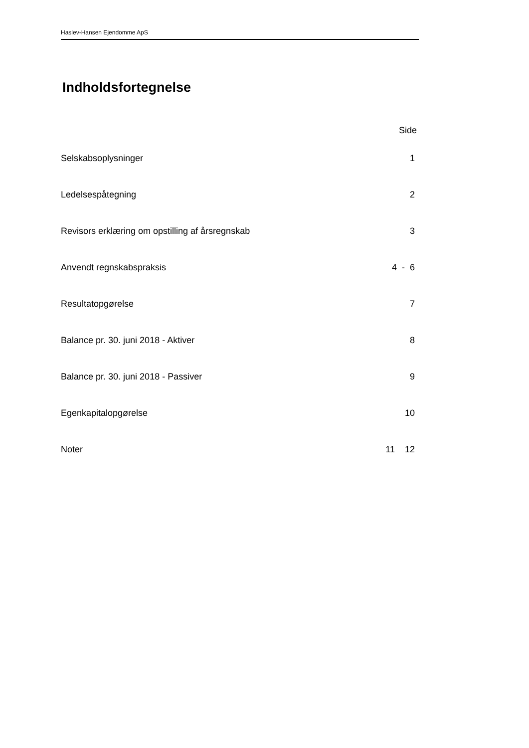Haslev-Hansen Ejendomme ApS
Indholdsfortegnelse
| | Side |
| Selskabsoplysninger | 1 |
| Ledelsespåtegning | 2 |
| Revisors erklæring om opstilling af årsregnskab | 3 |
| Anvendt regnskabspraksis | 4 - 6 |
| Resultatopgørelse | 7 |
| Balance pr. 30. juni 2018 - Aktiver | 8 |
| Balance pr. 30. juni 2018 - Passiver | 9 |
| Egenkapitalopgørelse | 10 |
| Noter | 11 12 |